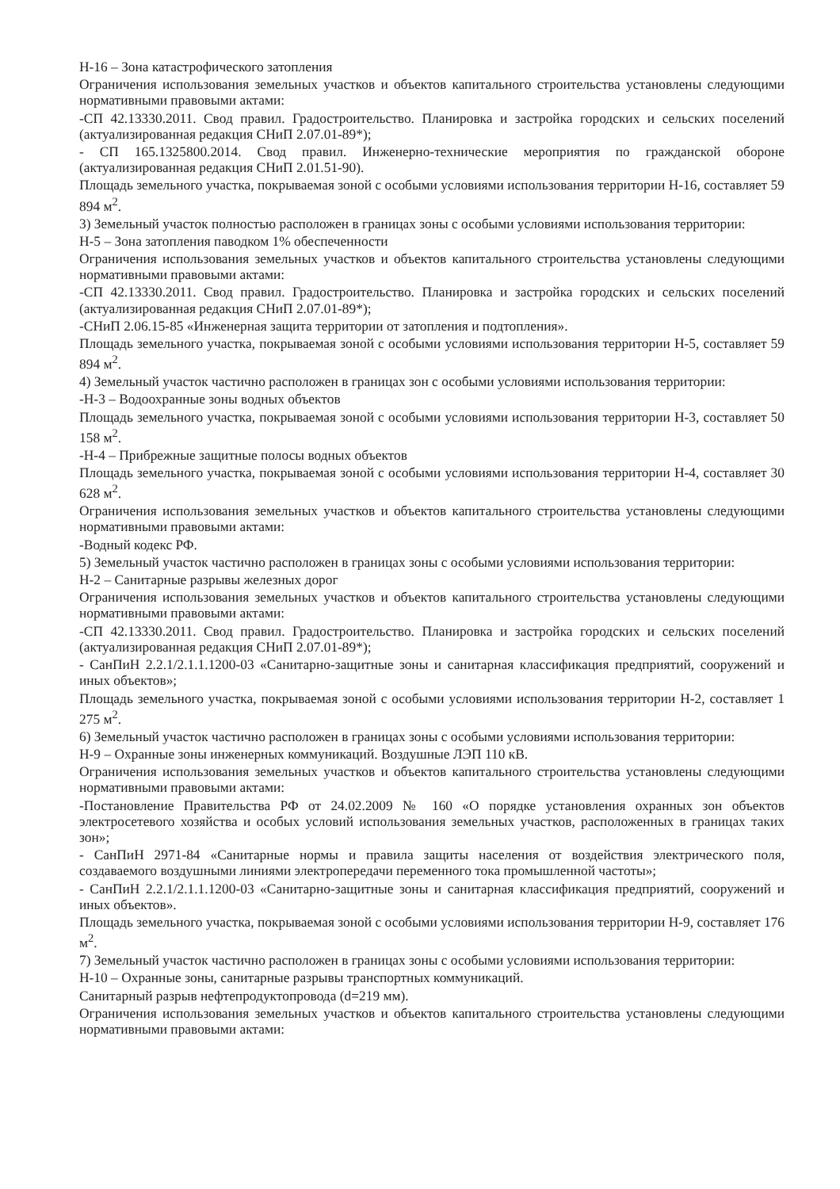Н-16 – Зона катастрофического затопления
Ограничения использования земельных участков и объектов капитального строительства установлены следующими нормативными правовыми актами:
-СП 42.13330.2011. Свод правил. Градостроительство. Планировка и застройка городских и сельских поселений (актуализированная редакция СНиП 2.07.01-89*);
- СП 165.1325800.2014. Свод правил. Инженерно-технические мероприятия по гражданской обороне (актуализированная редакция СНиП 2.01.51-90).
Площадь земельного участка, покрываемая зоной с особыми условиями использования территории Н-16, составляет 59 894 м<sup>2</sup>.
3) Земельный участок полностью расположен в границах зоны с особыми условиями использования территории:
Н-5 – Зона затопления паводком 1% обеспеченности
Ограничения использования земельных участков и объектов капитального строительства установлены следующими нормативными правовыми актами:
-СП 42.13330.2011. Свод правил. Градостроительство. Планировка и застройка городских и сельских поселений (актуализированная редакция СНиП 2.07.01-89*);
-СНиП 2.06.15-85 «Инженерная защита территории от затопления и подтопления».
Площадь земельного участка, покрываемая зоной с особыми условиями использования территории Н-5, составляет 59 894 м<sup>2</sup>.
4) Земельный участок частично расположен в границах зон с особыми условиями использования территории:
-Н-3 – Водоохранные зоны водных объектов
Площадь земельного участка, покрываемая зоной с особыми условиями использования территории Н-3, составляет 50 158 м<sup>2</sup>.
-Н-4 – Прибрежные защитные полосы водных объектов
Площадь земельного участка, покрываемая зоной с особыми условиями использования территории Н-4, составляет 30 628 м<sup>2</sup>.
Ограничения использования земельных участков и объектов капитального строительства установлены следующими нормативными правовыми актами:
-Водный кодекс РФ.
5) Земельный участок частично расположен в границах зоны с особыми условиями использования территории:
Н-2 – Санитарные разрывы железных дорог
Ограничения использования земельных участков и объектов капитального строительства установлены следующими нормативными правовыми актами:
-СП 42.13330.2011. Свод правил. Градостроительство. Планировка и застройка городских и сельских поселений (актуализированная редакция СНиП 2.07.01-89*);
- СанПиН 2.2.1/2.1.1.1200-03 «Санитарно-защитные зоны и санитарная классификация предприятий, сооружений и иных объектов»;
Площадь земельного участка, покрываемая зоной с особыми условиями использования территории Н-2, составляет 1 275 м<sup>2</sup>.
6) Земельный участок частично расположен в границах зоны с особыми условиями использования территории:
Н-9 – Охранные зоны инженерных коммуникаций. Воздушные ЛЭП 110 кВ.
Ограничения использования земельных участков и объектов капитального строительства установлены следующими нормативными правовыми актами:
-Постановление Правительства РФ от 24.02.2009 № 160 «О порядке установления охранных зон объектов электросетевого хозяйства и особых условий использования земельных участков, расположенных в границах таких зон»;
- СанПиН 2971-84 «Санитарные нормы и правила защиты населения от воздействия электрического поля, создаваемого воздушными линиями электропередачи переменного тока промышленной частоты»;
- СанПиН 2.2.1/2.1.1.1200-03 «Санитарно-защитные зоны и санитарная классификация предприятий, сооружений и иных объектов».
Площадь земельного участка, покрываемая зоной с особыми условиями использования территории Н-9, составляет 176 м<sup>2</sup>.
7) Земельный участок частично расположен в границах зоны с особыми условиями использования территории:
Н-10 – Охранные зоны, санитарные разрывы транспортных коммуникаций.
Санитарный разрыв нефтепродуктопровода (d=219 мм).
Ограничения использования земельных участков и объектов капитального строительства установлены следующими нормативными правовыми актами: